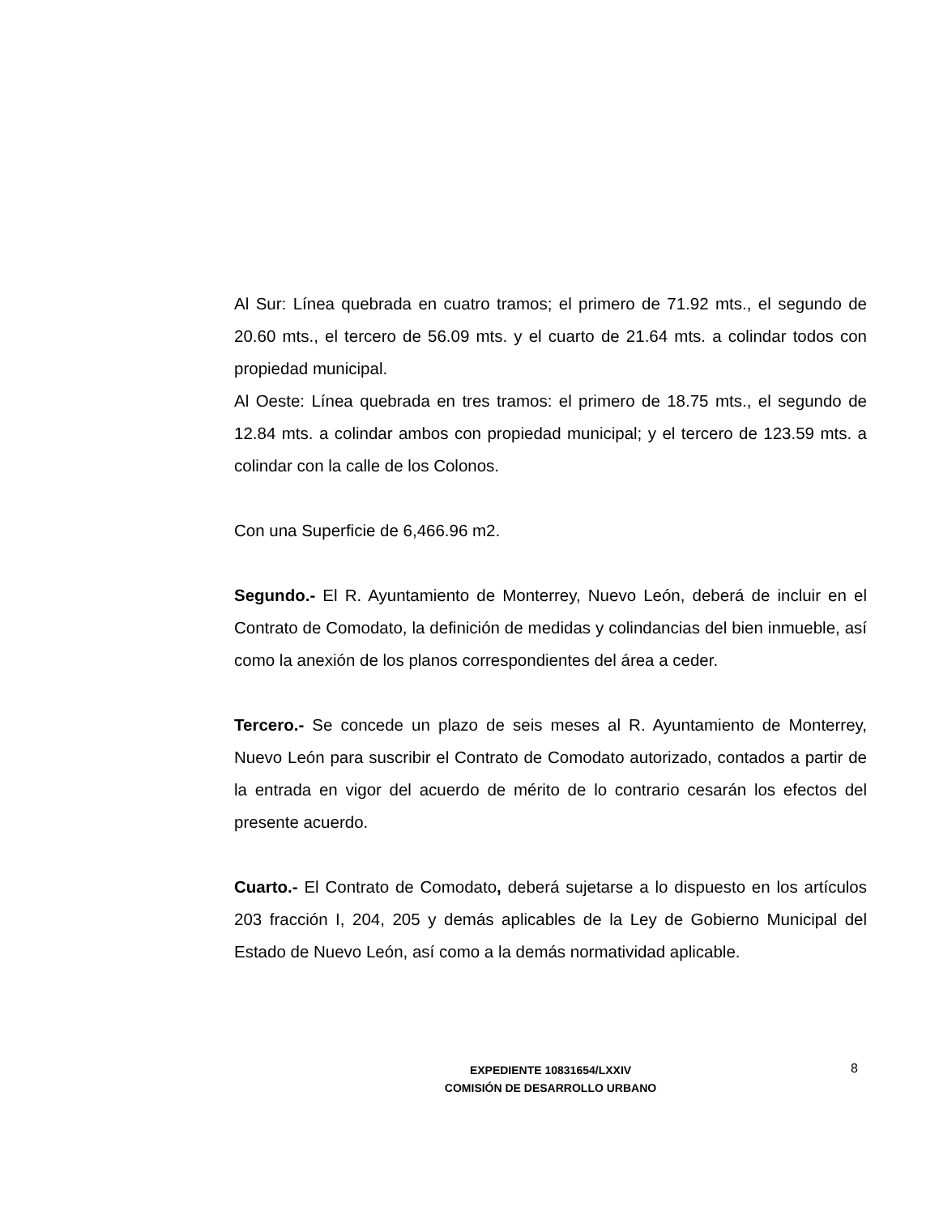Al Sur: Línea quebrada en cuatro tramos; el primero de 71.92 mts., el segundo de 20.60 mts., el tercero de 56.09 mts. y el cuarto de 21.64 mts. a colindar todos con propiedad municipal.
Al Oeste: Línea quebrada en tres tramos: el primero de 18.75 mts., el segundo de 12.84 mts. a colindar ambos con propiedad municipal; y el tercero de 123.59 mts. a colindar con la calle de los Colonos.
Con una Superficie de 6,466.96 m2.
Segundo.- El R. Ayuntamiento de Monterrey, Nuevo León, deberá de incluir en el Contrato de Comodato, la definición de medidas y colindancias del bien inmueble, así como la anexión de los planos correspondientes del área a ceder.
Tercero.- Se concede un plazo de seis meses al R. Ayuntamiento de Monterrey, Nuevo León para suscribir el Contrato de Comodato autorizado, contados a partir de la entrada en vigor del acuerdo de mérito de lo contrario cesarán los efectos del presente acuerdo.
Cuarto.- El Contrato de Comodato, deberá sujetarse a lo dispuesto en los artículos 203 fracción I, 204, 205 y demás aplicables de la Ley de Gobierno Municipal del Estado de Nuevo León, así como a la demás normatividad aplicable.
EXPEDIENTE 10831654/LXXIV
COMISIÓN DE DESARROLLO URBANO
8